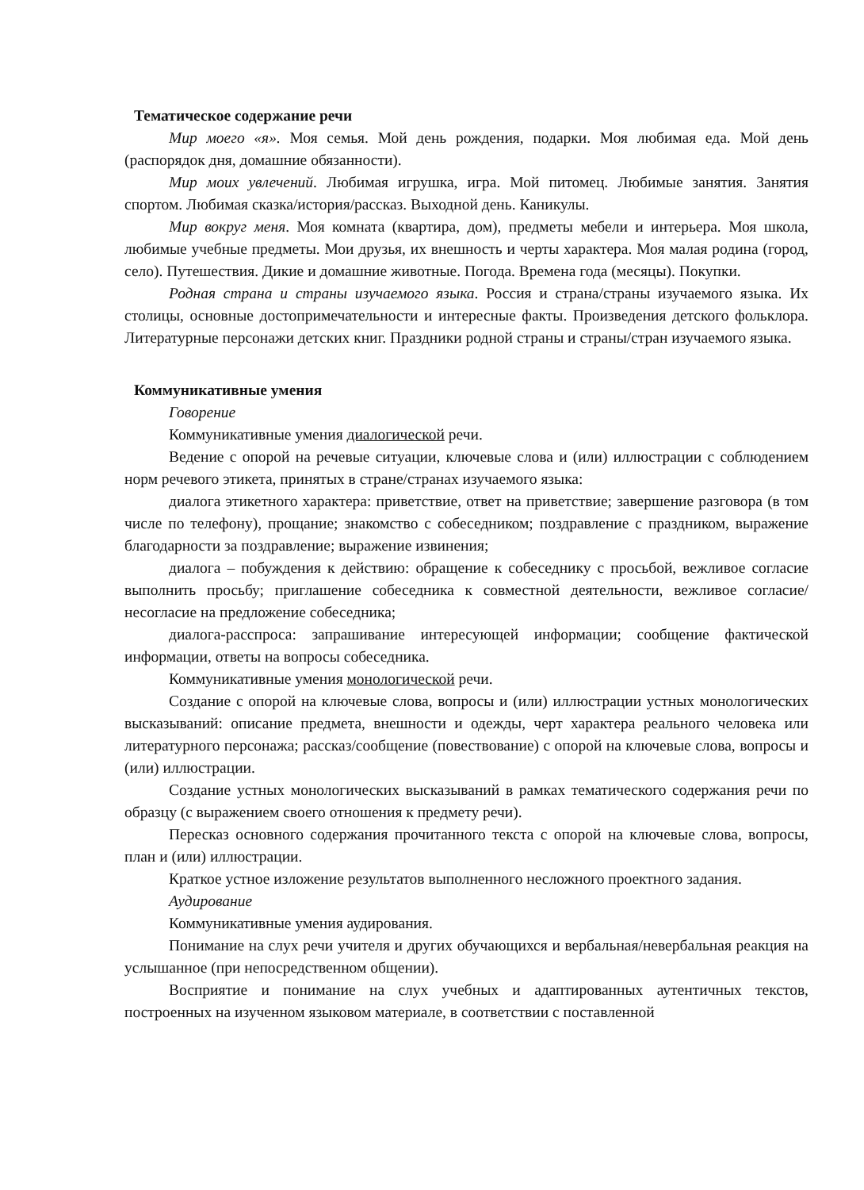Тематическое содержание речи
Мир моего «я». Моя семья. Мой день рождения, подарки. Моя любимая еда. Мой день (распорядок дня, домашние обязанности).
Мир моих увлечений. Любимая игрушка, игра. Мой питомец. Любимые занятия. Занятия спортом. Любимая сказка/история/рассказ. Выходной день. Каникулы.
Мир вокруг меня. Моя комната (квартира, дом), предметы мебели и интерьера. Моя школа, любимые учебные предметы. Мои друзья, их внешность и черты характера. Моя малая родина (город, село). Путешествия. Дикие и домашние животные. Погода. Времена года (месяцы). Покупки.
Родная страна и страны изучаемого языка. Россия и страна/страны изучаемого языка. Их столицы, основные достопримечательности и интересные факты. Произведения детского фольклора. Литературные персонажи детских книг. Праздники родной страны и страны/стран изучаемого языка.
Коммуникативные умения
Говорение
Коммуникативные умения диалогической речи.
Ведение с опорой на речевые ситуации, ключевые слова и (или) иллюстрации с соблюдением норм речевого этикета, принятых в стране/странах изучаемого языка:
диалога этикетного характера: приветствие, ответ на приветствие; завершение разговора (в том числе по телефону), прощание; знакомство с собеседником; поздравление с праздником, выражение благодарности за поздравление; выражение извинения;
диалога – побуждения к действию: обращение к собеседнику с просьбой, вежливое согласие выполнить просьбу; приглашение собеседника к совместной деятельности, вежливое согласие/несогласие на предложение собеседника;
диалога-расспроса: запрашивание интересующей информации; сообщение фактической информации, ответы на вопросы собеседника.
Коммуникативные умения монологической речи.
Создание с опорой на ключевые слова, вопросы и (или) иллюстрации устных монологических высказываний: описание предмета, внешности и одежды, черт характера реального человека или литературного персонажа; рассказ/сообщение (повествование) с опорой на ключевые слова, вопросы и (или) иллюстрации.
Создание устных монологических высказываний в рамках тематического содержания речи по образцу (с выражением своего отношения к предмету речи).
Пересказ основного содержания прочитанного текста с опорой на ключевые слова, вопросы, план и (или) иллюстрации.
Краткое устное изложение результатов выполненного несложного проектного задания.
Аудирование
Коммуникативные умения аудирования.
Понимание на слух речи учителя и других обучающихся и вербальная/невербальная реакция на услышанное (при непосредственном общении).
Восприятие и понимание на слух учебных и адаптированных аутентичных текстов, построенных на изученном языковом материале, в соответствии с поставленной